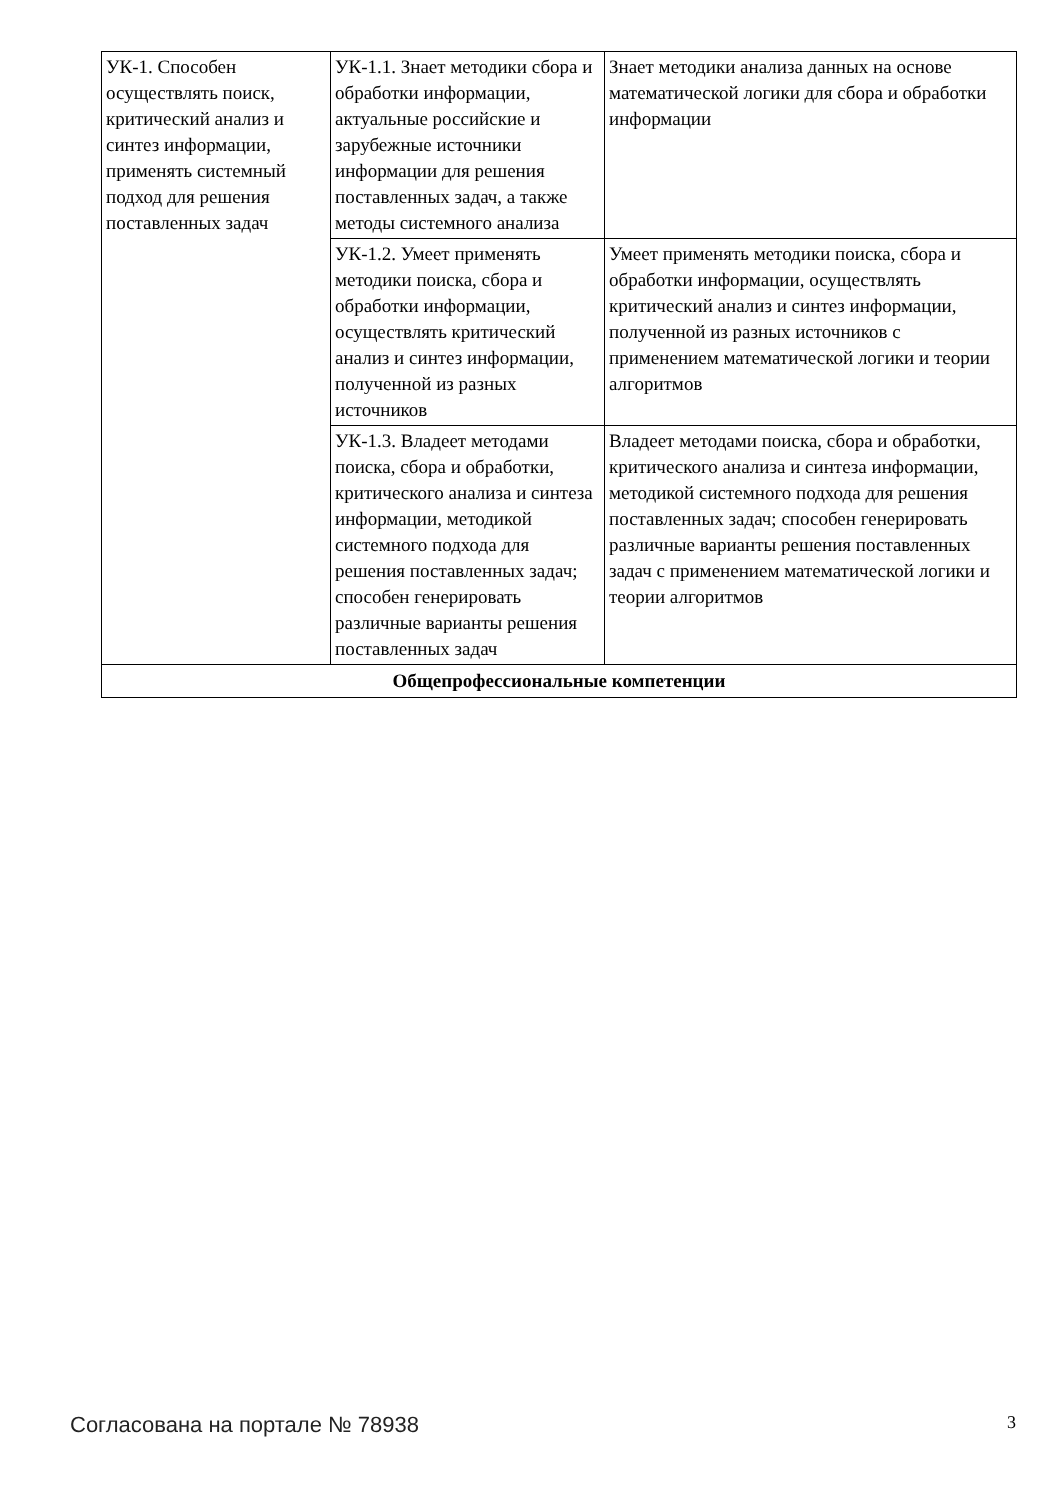| УК-1. Способен осуществлять поиск, критический анализ и синтез информации, применять системный подход для решения поставленных задач | УК-1.1. Знает методики сбора и обработки информации, актуальные российские и зарубежные источники информации для решения поставленных задач, а также методы системного анализа | Знает методики анализа данных на основе математической логики для сбора и обработки информации |
| | УК-1.2. Умеет применять методики поиска, сбора и обработки информации, осуществлять критический анализ и синтез информации, полученной из разных источников | Умеет применять методики поиска, сбора и обработки информации, осуществлять критический анализ и синтез информации, полученной из разных источников с применением математической логики и теории алгоритмов |
| | УК-1.3. Владеет методами поиска, сбора и обработки, критического анализа и синтеза информации, методикой системного подхода для решения поставленных задач; способен генерировать различные варианты решения поставленных задач | Владеет методами поиска, сбора и обработки, критического анализа и синтеза информации, методикой системного подхода для решения поставленных задач; способен генерировать различные варианты решения поставленных задач с применением математической логики и теории алгоритмов |
| Общепрофессиональные компетенции | | |
Согласована на портале № 78938 3